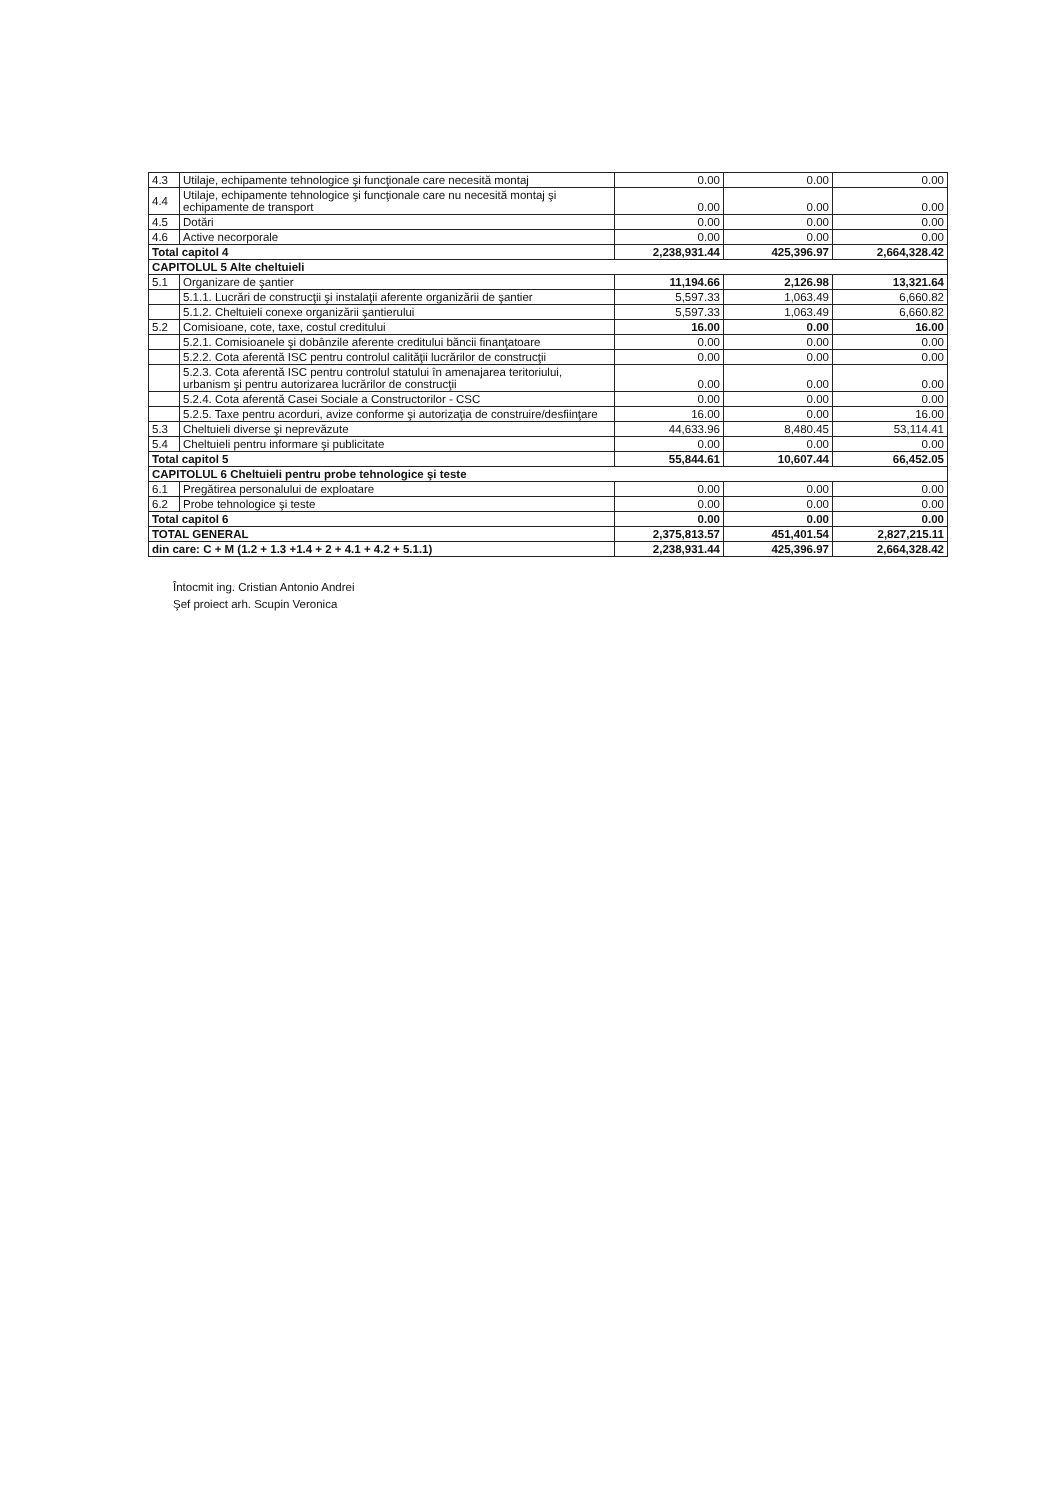| 4.3 | Utilaje, echipamente tehnologice şi funcţionale care necesită montaj | 0.00 | 0.00 | 0.00 |
| 4.4 | Utilaje, echipamente tehnologice şi funcţionale care nu necesită montaj şi echipamente de transport | 0.00 | 0.00 | 0.00 |
| 4.5 | Dotări | 0.00 | 0.00 | 0.00 |
| 4.6 | Active necorporale | 0.00 | 0.00 | 0.00 |
| Total capitol 4 | | 2,238,931.44 | 425,396.97 | 2,664,328.42 |
| CAPITOLUL 5 Alte cheltuieli | | | | |
| 5.1 | Organizare de şantier | 11,194.66 | 2,126.98 | 13,321.64 |
| | 5.1.1. Lucrări de construcţii şi instalaţii aferente organizării de şantier | 5,597.33 | 1,063.49 | 6,660.82 |
| | 5.1.2. Cheltuieli conexe organizării şantierului | 5,597.33 | 1,063.49 | 6,660.82 |
| 5.2 | Comisioane, cote, taxe, costul creditului | 16.00 | 0.00 | 16.00 |
| | 5.2.1. Comisioanele şi dobânzile aferente creditului băncii finanţatoare | 0.00 | 0.00 | 0.00 |
| | 5.2.2. Cota aferentă ISC pentru controlul calităţii lucrărilor de construcţii | 0.00 | 0.00 | 0.00 |
| | 5.2.3. Cota aferentă ISC pentru controlul statului în amenajarea teritoriului, urbanism şi pentru autorizarea lucrărilor de construcţii | 0.00 | 0.00 | 0.00 |
| | 5.2.4. Cota aferentă Casei Sociale a Constructorilor - CSC | 0.00 | 0.00 | 0.00 |
| | 5.2.5. Taxe pentru acorduri, avize conforme şi autorizaţia de construire/desfiinţare | 16.00 | 0.00 | 16.00 |
| 5.3 | Cheltuieli diverse şi neprevăzute | 44,633.96 | 8,480.45 | 53,114.41 |
| 5.4 | Cheltuieli pentru informare şi publicitate | 0.00 | 0.00 | 0.00 |
| Total capitol 5 | | 55,844.61 | 10,607.44 | 66,452.05 |
| CAPITOLUL 6 Cheltuieli pentru probe tehnologice şi teste | | | | |
| 6.1 | Pregătirea personalului de exploatare | 0.00 | 0.00 | 0.00 |
| 6.2 | Probe tehnologice şi teste | 0.00 | 0.00 | 0.00 |
| Total capitol 6 | | 0.00 | 0.00 | 0.00 |
| TOTAL GENERAL | | 2,375,813.57 | 451,401.54 | 2,827,215.11 |
| din care: C + M (1.2 + 1.3 +1.4 + 2 + 4.1 + 4.2 + 5.1.1) | | 2,238,931.44 | 425,396.97 | 2,664,328.42 |
Întocmit ing. Cristian Antonio Andrei
Şef proiect arh. Scupin Veronica